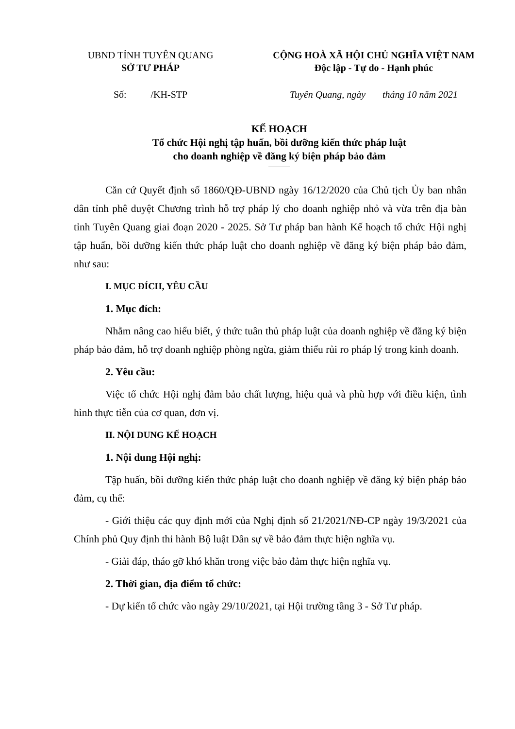UBND TỈNH TUYÊN QUANG
SỞ TƯ PHÁP
CỘNG HOÀ XÃ HỘI CHỦ NGHĨA VIỆT NAM
Độc lập - Tự do - Hạnh phúc
Số: /KH-STP Tuyên Quang, ngày tháng 10 năm 2021
KẾ HOẠCH
Tổ chức Hội nghị tập huấn, bồi dưỡng kiến thức pháp luật
cho doanh nghiệp về đăng ký biện pháp bảo đảm
Căn cứ Quyết định số 1860/QĐ-UBND ngày 16/12/2020 của Chủ tịch Ủy ban nhân dân tỉnh phê duyệt Chương trình hỗ trợ pháp lý cho doanh nghiệp nhỏ và vừa trên địa bàn tỉnh Tuyên Quang giai đoạn 2020 - 2025. Sở Tư pháp ban hành Kế hoạch tổ chức Hội nghị tập huấn, bồi dưỡng kiến thức pháp luật cho doanh nghiệp về đăng ký biện pháp bảo đảm, như sau:
I. MỤC ĐÍCH, YÊU CẦU
1. Mục đích:
Nhằm nâng cao hiểu biết, ý thức tuân thủ pháp luật của doanh nghiệp về đăng ký biện pháp bảo đảm, hỗ trợ doanh nghiệp phòng ngừa, giảm thiểu rủi ro pháp lý trong kinh doanh.
2. Yêu cầu:
Việc tổ chức Hội nghị đảm bảo chất lượng, hiệu quả và phù hợp với điều kiện, tình hình thực tiễn của cơ quan, đơn vị.
II. NỘI DUNG KẾ HOẠCH
1. Nội dung Hội nghị:
Tập huấn, bồi dưỡng kiến thức pháp luật cho doanh nghiệp về đăng ký biện pháp bảo đảm, cụ thể:
- Giới thiệu các quy định mới của Nghị định số 21/2021/NĐ-CP ngày 19/3/2021 của Chính phủ Quy định thi hành Bộ luật Dân sự về bảo đảm thực hiện nghĩa vụ.
- Giải đáp, tháo gỡ khó khăn trong việc bảo đảm thực hiện nghĩa vụ.
2. Thời gian, địa điểm tổ chức:
- Dự kiến tổ chức vào ngày 29/10/2021, tại Hội trường tầng 3 - Sở Tư pháp.